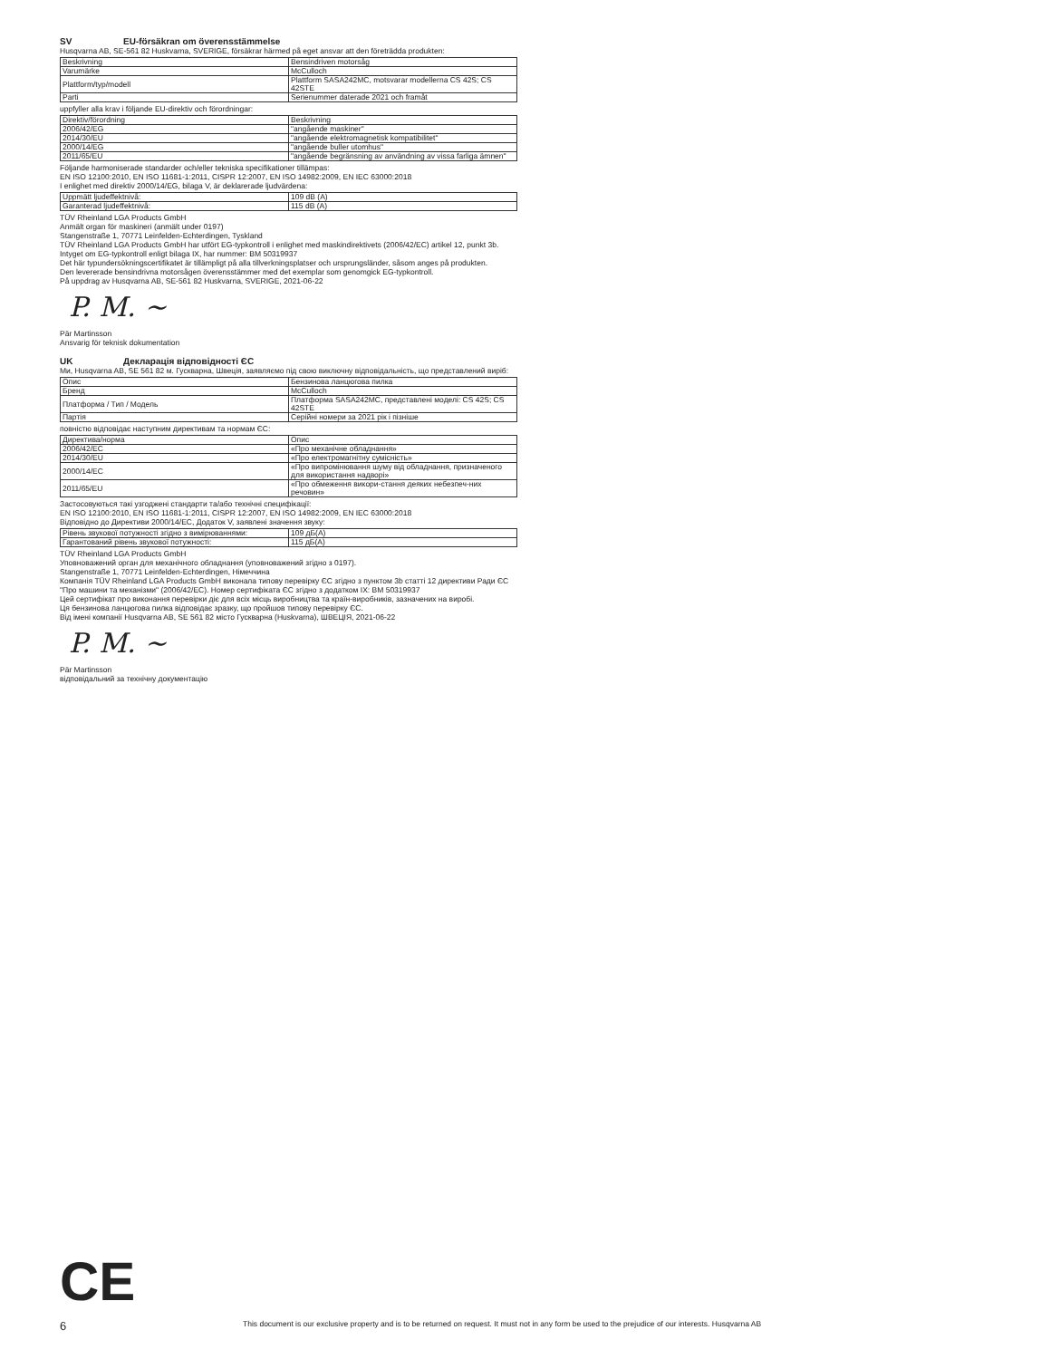SV EU-försäkran om överensstämmelse
Husqvarna AB, SE-561 82 Huskvarna, SVERIGE, försäkrar härmed på eget ansvar att den företrädda produkten:
| Beskrivning | Bensindriven motorsåg |
| Varumärke | McCulloch |
| Plattform/typ/modell | Plattform SASA242MC, motsvarar modellerna CS 42S; CS 42STE |
| Parti | Serienummer daterade 2021 och framåt |
uppfyller alla krav i följande EU-direktiv och förordningar:
| Direktiv/förordning | Beskrivning |
| 2006/42/EG | "angående maskiner" |
| 2014/30/EU | "angående elektromagnetisk kompatibilitet" |
| 2000/14/EG | "angående buller utomhus" |
| 2011/65/EU | "angående begränsning av användning av vissa farliga ämnen" |
Följande harmoniserade standarder och/eller tekniska specifikationer tillämpas:
EN ISO 12100:2010, EN ISO 11681-1:2011, CISPR 12:2007, EN ISO 14982:2009, EN IEC 63000:2018
I enlighet med direktiv 2000/14/EG, bilaga V, är deklarerade ljudvärdena:
| Uppmätt ljudeffektnivå: | 109 dB (A) |
| Garanterad ljudeffektnivå: | 115 dB (A) |
TÜV Rheinland LGA Products GmbH
Anmält organ för maskineri (anmält under 0197)
Stangenstraße 1, 70771 Leinfelden-Echterdingen, Tyskland
TÜV Rheinland LGA Products GmbH har utfört EG-typkontroll i enlighet med maskindirektivets (2006/42/EC) artikel 12, punkt 3b. Intyget om EG-typkontroll enligt bilaga IX, har nummer: BM 50319937
Det här typundersökningscertifikatet är tillämpligt på alla tillverkningsplatser och ursprungsländer, såsom anges på produkten.
Den levererade bensindrivna motorsågen överensstämmer med det exemplar som genomgick EG-typkontroll.
På uppdrag av Husqvarna AB, SE-561 82 Huskvarna, SVERIGE, 2021-06-22
P. M. ~
Pär Martinsson
Ansvarig för teknisk dokumentation
UK Декларація відповідності ЄС
Ми, Husqvarna AB, SE 561 82 м. Гускварна, Швеція, заявляємо під свою виключну відповідальність, що представлений виріб:
| Опис | Бензинова ланцюгова пилка |
| Бренд | McCulloch |
| Платформа / Тип / Модель | Платформа SASA242MC, представлені моделі: CS 42S; CS 42STE |
| Партія | Серійні номери за 2021 рік і пізніше |
повністю відповідає наступним директивам та нормам ЄС:
| Директива/норма | Опис |
| 2006/42/ЕС | «Про механічне обладнання» |
| 2014/30/EU | «Про електромагнітну сумісність» |
| 2000/14/EC | «Про випромінювання шуму від обладнання, призначеного для використання надворі» |
| 2011/65/EU | «Про обмеження викори-стання деяких небезпеч-них речовин» |
Застосовуються такі узгоджені стандарти та/або технічні специфікації:
EN ISO 12100:2010, EN ISO 11681-1:2011, CISPR 12:2007, EN ISO 14982:2009, EN IEC 63000:2018
Відповідно до Директиви 2000/14/ЕС, Додаток V, заявлені значення звуку:
| Рівень звукової потужності згідно з вимірюваннями: | 109 дБ(A) |
| Гарантований рівень звукової потужності: | 115 дБ(A) |
TÜV Rheinland LGA Products GmbH
Уповноважений орган для механічного обладнання (уповноважений згідно з 0197).
Stangenstraße 1, 70771 Leinfelden-Echterdingen, Німеччина
Компанія TÜV Rheinland LGA Products GmbH виконала типову перевірку ЄС згідно з пунктом 3b статті 12 директиви Ради ЄС "Про машини та механізми" (2006/42/EC). Номер сертифіката ЄС згідно з додатком IX: BM 50319937
Цей сертифікат про виконання перевірки діє для всіх місць виробництва та країн-виробників, зазначених на виробі.
Ця бензинова ланцюгова пилка відповідає зразку, що пройшов типову перевірку ЄС.
Від імені компанії Husqvarna AB, SE 561 82 місто Гускварна (Huskvarna), ШВЕЦІЯ, 2021-06-22
P. M. ~
Pär Martinsson
відповідальний за технічну документацію
CE
6 This document is our exclusive property and is to be returned on request. It must not in any form be used to the prejudice of our interests. Husqvarna AB